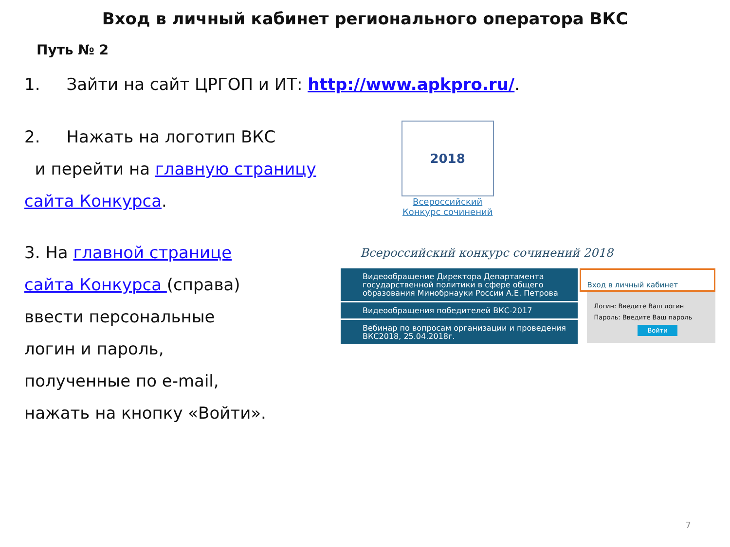Вход в личный кабинет регионального оператора ВКС
Путь № 2
1. Зайти на сайт ЦРГОП и ИТ: http://www.apkpro.ru/.
2. Нажать на логотип ВКС
и перейти на главную страницу
сайта Конкурса.
2018
Всероссийский
Конкурс сочинений
3. На главной странице
сайта Конкурса (справа)
ввести персональные
логин и пароль,
полученные по e-mail,
нажать на кнопку «Войти».
Всероссийский конкурс сочинений 2018
Видеообращение Директора Департамента государственной политики в сфере общего образования Минобрнауки России А.Е. Петрова
Видеообращения победителей ВКС-2017
Вебинар по вопросам организации и проведения ВКС2018, 25.04.2018г.
Вход в личный кабинет
Логин: Введите Ваш логин
Пароль: Введите Ваш пароль
Войти
7